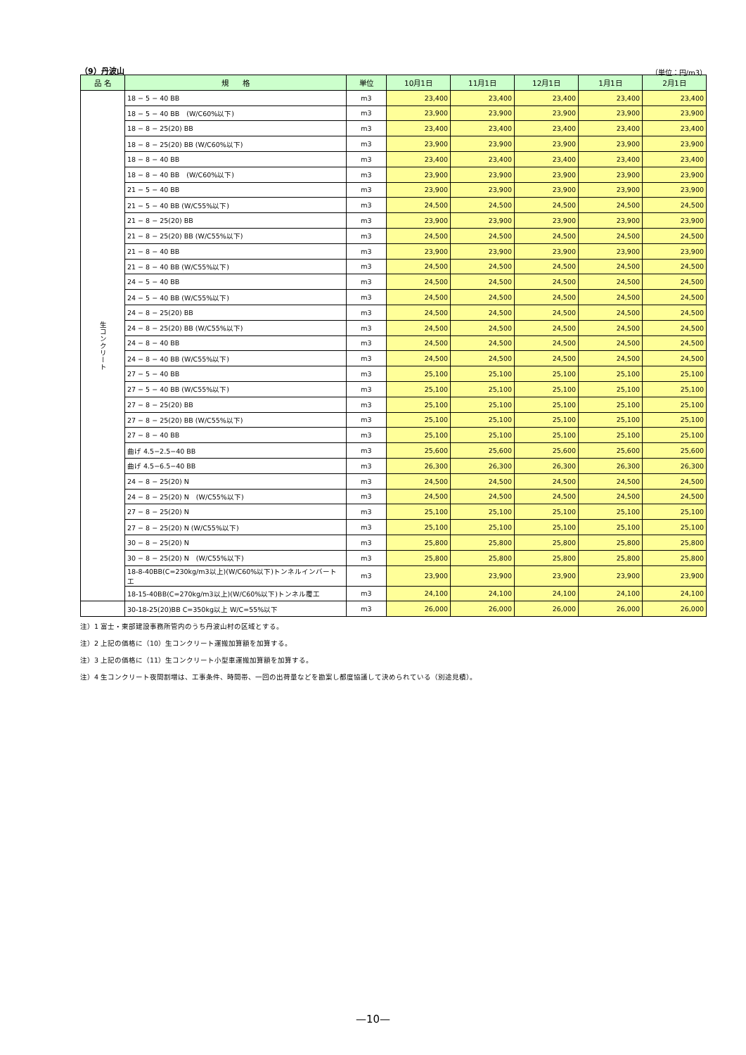（9）丹波山 （単位：円/m3）
| 品 名 | 規 格 | 単位 | 10月1日 | 11月1日 | 12月1日 | 1月1日 | 2月1日 |
| --- | --- | --- | --- | --- | --- | --- | --- |
| 生コンクリート | 18 − 5 − 40 BB | m3 | 23,400 | 23,400 | 23,400 | 23,400 | 23,400 |
| | 18 − 5 − 40 BB (W/C60%以下) | m3 | 23,900 | 23,900 | 23,900 | 23,900 | 23,900 |
| | 18 − 8 − 25(20) BB | m3 | 23,400 | 23,400 | 23,400 | 23,400 | 23,400 |
| | 18 − 8 − 25(20) BB (W/C60%以下) | m3 | 23,900 | 23,900 | 23,900 | 23,900 | 23,900 |
| | 18 − 8 − 40 BB | m3 | 23,400 | 23,400 | 23,400 | 23,400 | 23,400 |
| | 18 − 8 − 40 BB (W/C60%以下) | m3 | 23,900 | 23,900 | 23,900 | 23,900 | 23,900 |
| | 21 − 5 − 40 BB | m3 | 23,900 | 23,900 | 23,900 | 23,900 | 23,900 |
| | 21 − 5 − 40 BB (W/C55%以下) | m3 | 24,500 | 24,500 | 24,500 | 24,500 | 24,500 |
| | 21 − 8 − 25(20) BB | m3 | 23,900 | 23,900 | 23,900 | 23,900 | 23,900 |
| | 21 − 8 − 25(20) BB (W/C55%以下) | m3 | 24,500 | 24,500 | 24,500 | 24,500 | 24,500 |
| | 21 − 8 − 40 BB | m3 | 23,900 | 23,900 | 23,900 | 23,900 | 23,900 |
| | 21 − 8 − 40 BB (W/C55%以下) | m3 | 24,500 | 24,500 | 24,500 | 24,500 | 24,500 |
| | 24 − 5 − 40 BB | m3 | 24,500 | 24,500 | 24,500 | 24,500 | 24,500 |
| | 24 − 5 − 40 BB (W/C55%以下) | m3 | 24,500 | 24,500 | 24,500 | 24,500 | 24,500 |
| | 24 − 8 − 25(20) BB | m3 | 24,500 | 24,500 | 24,500 | 24,500 | 24,500 |
| | 24 − 8 − 25(20) BB (W/C55%以下) | m3 | 24,500 | 24,500 | 24,500 | 24,500 | 24,500 |
| | 24 − 8 − 40 BB | m3 | 24,500 | 24,500 | 24,500 | 24,500 | 24,500 |
| | 24 − 8 − 40 BB (W/C55%以下) | m3 | 24,500 | 24,500 | 24,500 | 24,500 | 24,500 |
| | 27 − 5 − 40 BB | m3 | 25,100 | 25,100 | 25,100 | 25,100 | 25,100 |
| | 27 − 5 − 40 BB (W/C55%以下) | m3 | 25,100 | 25,100 | 25,100 | 25,100 | 25,100 |
| | 27 − 8 − 25(20) BB | m3 | 25,100 | 25,100 | 25,100 | 25,100 | 25,100 |
| | 27 − 8 − 25(20) BB (W/C55%以下) | m3 | 25,100 | 25,100 | 25,100 | 25,100 | 25,100 |
| | 27 − 8 − 40 BB | m3 | 25,100 | 25,100 | 25,100 | 25,100 | 25,100 |
| | 曲げ 4.5−2.5−40 BB | m3 | 25,600 | 25,600 | 25,600 | 25,600 | 25,600 |
| | 曲げ 4.5−6.5−40 BB | m3 | 26,300 | 26,300 | 26,300 | 26,300 | 26,300 |
| | 24 − 8 − 25(20) N | m3 | 24,500 | 24,500 | 24,500 | 24,500 | 24,500 |
| | 24 − 8 − 25(20) N (W/C55%以下) | m3 | 24,500 | 24,500 | 24,500 | 24,500 | 24,500 |
| | 27 − 8 − 25(20) N | m3 | 25,100 | 25,100 | 25,100 | 25,100 | 25,100 |
| | 27 − 8 − 25(20) N (W/C55%以下) | m3 | 25,100 | 25,100 | 25,100 | 25,100 | 25,100 |
| | 30 − 8 − 25(20) N | m3 | 25,800 | 25,800 | 25,800 | 25,800 | 25,800 |
| | 30 − 8 − 25(20) N (W/C55%以下) | m3 | 25,800 | 25,800 | 25,800 | 25,800 | 25,800 |
| | 18-8-40BB(C=230kg/m3以上)(W/C60%以下)トンネルインバート工 | m3 | 23,900 | 23,900 | 23,900 | 23,900 | 23,900 |
| | 18-15-40BB(C=270kg/m3以上)(W/C60%以下)トンネル覆工 | m3 | 24,100 | 24,100 | 24,100 | 24,100 | 24,100 |
| | 30-18-25(20)BB C=350kg以上 W/C=55%以下 | m3 | 26,000 | 26,000 | 26,000 | 26,000 | 26,000 |
注）1 富士・東部建設事務所管内のうち丹波山村の区域とする。
注）2 上記の価格に（10）生コンクリート運搬加算額を加算する。
注）3 上記の価格に（11）生コンクリート小型車運搬加算額を加算する。
注）4 生コンクリート夜間割増は、工事条件、時間帯、一回の出荷量などを勘案し都度協議して決められている（別途見積）。
—10—